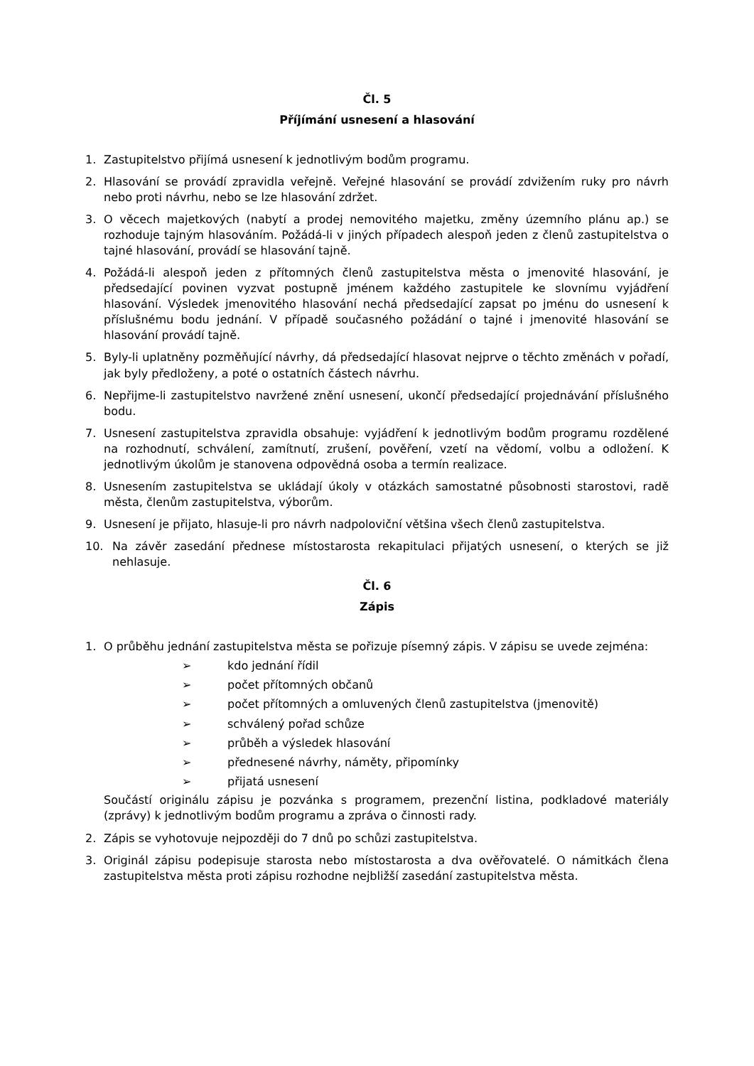Čl. 5
Příjímání usnesení a hlasování
1. Zastupitelstvo přijímá usnesení k jednotlivým bodům programu.
2. Hlasování se provádí zpravidla veřejně. Veřejné hlasování se provádí zdvižením ruky pro návrh nebo proti návrhu, nebo se lze hlasování zdržet.
3. O věcech majetkových (nabytí a prodej nemovitého majetku, změny územního plánu ap.) se rozhoduje tajným hlasováním. Požádá-li v jiných případech alespoň jeden z členů zastupitelstva o tajné hlasování, provádí se hlasování tajně.
4. Požádá-li alespoň jeden z přítomných členů zastupitelstva města o jmenovité hlasování, je předsedající povinen vyzvat postupně jménem každého zastupitele ke slovnímu vyjádření hlasování. Výsledek jmenovitého hlasování nechá předsedající zapsat po jménu do usnesení k příslušnému bodu jednání. V případě současného požádání o tajné i jmenovité hlasování se hlasování provádí tajně.
5. Byly-li uplatněny pozměňující návrhy, dá předsedající hlasovat nejprve o těchto změnách v pořadí, jak byly předloženy, a poté o ostatních částech návrhu.
6. Nepřijme-li zastupitelstvo navržené znění usnesení, ukončí předsedající projednávání příslušného bodu.
7. Usnesení zastupitelstva zpravidla obsahuje: vyjádření k jednotlivým bodům programu rozdělené na rozhodnutí, schválení, zamítnutí, zrušení, pověření, vzetí na vědomí, volbu a odložení. K jednotlivým úkolům je stanovena odpovědná osoba a termín realizace.
8. Usnesením zastupitelstva se ukládají úkoly v otázkách samostatné působnosti starostovi, radě města, členům zastupitelstva, výborům.
9. Usnesení je přijato, hlasuje-li pro návrh nadpoloviční většina všech členů zastupitelstva.
10. Na závěr zasedání přednese místostarosta rekapitulaci přijatých usnesení, o kterých se již nehlasuje.
Čl. 6
Zápis
1. O průběhu jednání zastupitelstva města se pořizuje písemný zápis. V zápisu se uvede zejména:
➢ kdo jednání řídil
➢ počet přítomných občanů
➢ počet přítomných a omluvených členů zastupitelstva (jmenovitě)
➢ schválený pořad schůze
➢ průběh a výsledek hlasování
➢ přednesené návrhy, náměty, připomínky
➢ přijatá usnesení
Součástí originálu zápisu je pozvánka s programem, prezenční listina, podkladové materiály (zprávy) k jednotlivým bodům programu a zpráva o činnosti rady.
2. Zápis se vyhotovuje nejpozději do 7 dnů po schůzi zastupitelstva.
3. Originál zápisu podepisuje starosta nebo místostarosta a dva ověřovatelé. O námitkách člena zastupitelstva města proti zápisu rozhodne nejbližší zasedání zastupitelstva města.